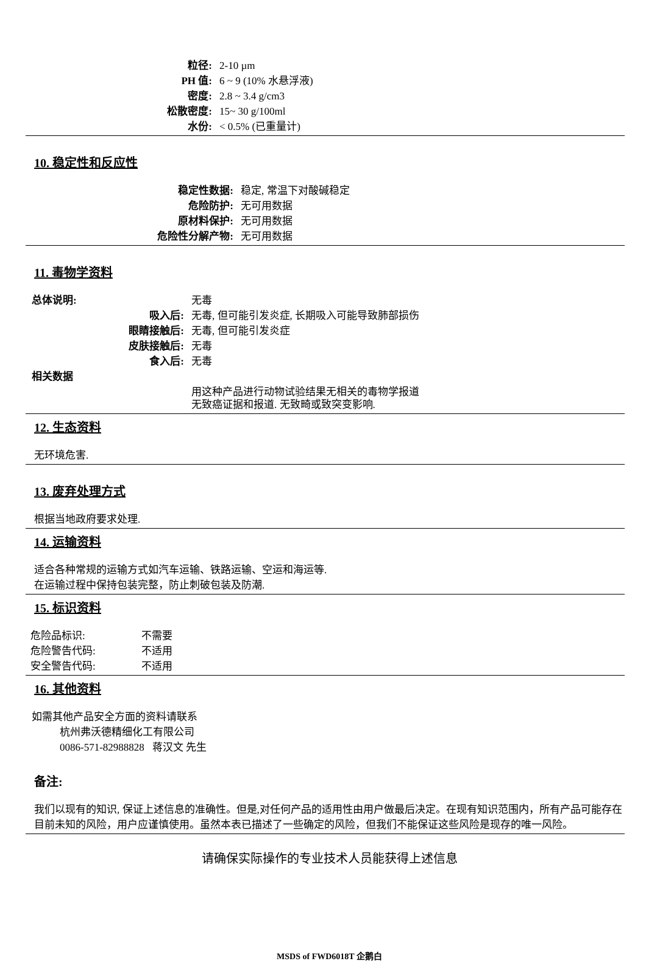| 粒径: | 2-10 µm |
| PH 值: | 6 ~ 9 (10% 水悬浮液) |
| 密度: | 2.8 ~ 3.4 g/cm3 |
| 松散密度: | 15~ 30 g/100ml |
| 水份: | < 0.5% (已重量计) |
10. 稳定性和反应性
| 稳定性数据: | 稳定, 常温下对酸碱稳定 |
| 危险防护: | 无可用数据 |
| 原材料保护: | 无可用数据 |
| 危险性分解产物: | 无可用数据 |
11. 毒物学资料
| 总体说明: | 无毒 |
| 吸入后: | 无毒, 但可能引发炎症, 长期吸入可能导致肺部损伤 |
| 眼睛接触后: | 无毒, 但可能引发炎症 |
| 皮肤接触后: | 无毒 |
| 食入后: | 无毒 |
| 相关数据 | |
| | 用这种产品进行动物试验结果无相关的毒物学报道 无致癌证据和报道. 无致畸或致突变影响. |
12. 生态资料
无环境危害.
13. 废弃处理方式
根据当地政府要求处理.
14. 运输资料
适合各种常规的运输方式如汽车运输、铁路运输、空运和海运等.
在运输过程中保持包装完整，防止刺破包装及防潮.
15. 标识资料
| 危险品标识: | 不需要 |
| 危险警告代码: | 不适用 |
| 安全警告代码: | 不适用 |
16. 其他资料
如需其他产品安全方面的资料请联系
杭州弗沃德精细化工有限公司
0086-571-82988828 蒋汉文 先生
备注:
我们以现有的知识, 保证上述信息的准确性。但是,对任何产品的适用性由用户做最后决定。在现有知识范围内，所有产品可能存在目前未知的风险，用户应谨慎使用。虽然本表已描述了一些确定的风险，但我们不能保证这些风险是现存的唯一风险。
请确保实际操作的专业技术人员能获得上述信息
MSDS of FWD6018T 企鹅白